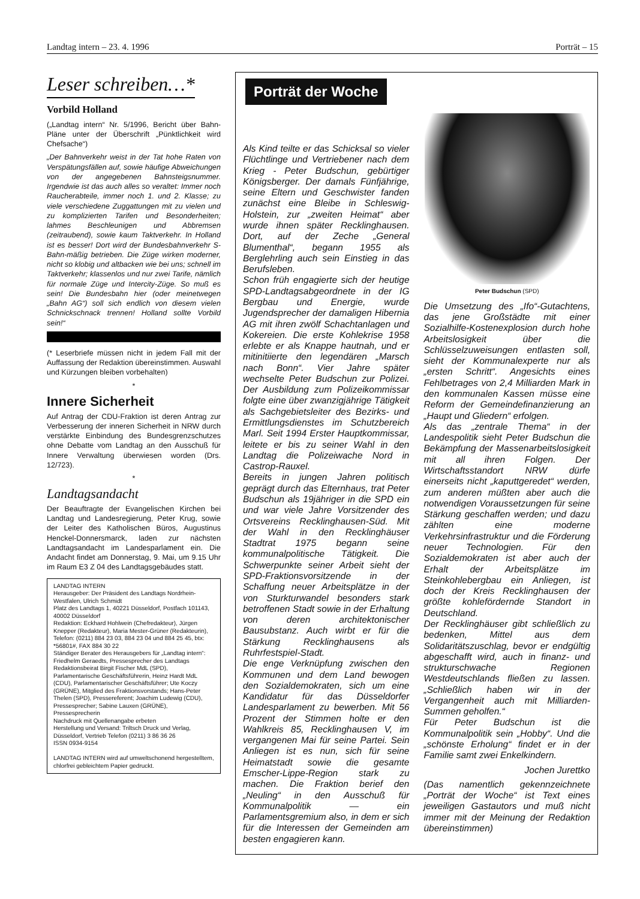Landtag intern – 23. 4. 1996 Porträt – 15
Leser schreiben…*
Vorbild Holland
(„Landtag intern“ Nr. 5/1996, Bericht über Bahn-Pläne unter der Überschrift „Pünktlichkeit wird Chefsache“)
„Der Bahnverkehr weist in der Tat hohe Raten von Verspätungsfällen auf, sowie häufige Abweichungen von der angegebenen Bahnsteigsnummer. Irgendwie ist das auch alles so veraltet: Immer noch Raucherabteile, immer noch 1. und 2. Klasse; zu viele verschiedene Zuggattungen mit zu vielen und zu komplizierten Tarifen und Besonderheiten; lahmes Beschleunigen und Abbremsen (zeitraubend), sowie kaum Taktverkehr. In Holland ist es besser! Dort wird der Bundesbahnverkehr S-Bahn-mäßig betrieben. Die Züge wirken moderner, nicht so klobig und altbacken wie bei uns; schnell im Taktverkehr; klassenlos und nur zwei Tarife, nämlich für normale Züge und Intercity-Züge. So muß es sein! Die Bundesbahn hier (oder meinetwegen „Bahn AG“) soll sich endlich von diesem vielen Schnickschnack trennen! Holland sollte Vorbild sein!“
(* Leserbriefe müssen nicht in jedem Fall mit der Auffassung der Redaktion übereinstimmen. Auswahl und Kürzungen bleiben vorbehalten)
*
Innere Sicherheit
Auf Antrag der CDU-Fraktion ist deren Antrag zur Verbesserung der inneren Sicherheit in NRW durch verstärkte Einbindung des Bundesgrenzschutzes ohne Debatte vom Landtag an den Ausschuß für Innere Verwaltung überwiesen worden (Drs. 12/723).
*
Landtagsandacht
Der Beauftragte der Evangelischen Kirchen bei Landtag und Landesregierung, Peter Krug, sowie der Leiter des Katholischen Büros, Augustinus Henckel-Donnersmarck, laden zur nächsten Landtagsandacht im Landesparlament ein. Die Andacht findet am Donnerstag, 9. Mai, um 9.15 Uhr im Raum E3 Z 04 des Landtagsgebäudes statt.
LANDTAG INTERN
Herausgeber: Der Präsident des Landtags Nordrhein-Westfalen, Ulrich Schmidt
Platz des Landtags 1, 40221 Düsseldorf, Postfach 101143, 40002 Düsseldorf
Redaktion: Eckhard Hohlwein (Chefredakteur), Jürgen Knepper (Redakteur), Maria Mester-Grüner (Redakteurin), Telefon: (0211) 884 23 03, 884 23 04 und 884 25 45, btx: *56801#, FAX 884 30 22
Ständiger Berater des Herausgebers für „Landtag intern“: Friedhelm Geraedts, Pressesprecher des Landtags
Redaktionsbeirat Birgit Fischer MdL (SPD), Parlamentarische Geschäftsführerin, Heinz Hardt MdL (CDU), Parlamentarischer Geschäftsführer; Ute Koczy (GRÜNE), Mitglied des Fraktionsvorstands; Hans-Peter Thelen (SPD), Pressereferent; Joachim Ludewig (CDU), Pressesprecher; Sabine Lauxen (GRÜNE), Pressesprecherin
Nachdruck mit Quellenangabe erbeten
Herstellung und Versand: Triltsch Druck und Verlag, Düsseldorf, Vertrieb Telefon (0211) 3 86 36 26
ISSN 0934-9154
LANDTAG INTERN wird auf umweltschonend hergestelltem, chlorfrei gebleichtem Papier gedruckt.
Porträt der Woche
Als Kind teilte er das Schicksal so vieler Flüchtlinge und Vertriebener nach dem Krieg - Peter Budschun, gebürtiger Königsberger. Der damals Fünfjährige, seine Eltern und Geschwister fanden zunächst eine Bleibe in Schleswig-Holstein, zur „zweiten Heimat“ aber wurde ihnen später Recklinghausen. Dort, auf der Zeche „General Blumenthal“, begann 1955 als Berglehrling auch sein Einstieg in das Berufsleben.
Schon früh engagierte sich der heutige SPD-Landtagsabgeordnete in der IG Bergbau und Energie, wurde Jugendsprecher der damaligen Hibernia AG mit ihren zwölf Schachtanlagen und Kokereien. Die erste Kohlekrise 1958 erlebte er als Knappe hautnah, und er mitinitiierte den legendären „Marsch nach Bonn“. Vier Jahre später wechselte Peter Budschun zur Polizei. Der Ausbildung zum Polizeikommissar folgte eine über zwanzigjährige Tätigkeit als Sachgebietsleiter des Bezirks- und Ermittlungsdienstes im Schutzbereich Marl. Seit 1994 Erster Hauptkommissar, leitete er bis zu seiner Wahl in den Landtag die Polizeiwache Nord in Castrop-Rauxel.
Bereits in jungen Jahren politisch geprägt durch das Elternhaus, trat Peter Budschun als 19jähriger in die SPD ein und war viele Jahre Vorsitzender des Ortsvereins Recklinghausen-Süd. Mit der Wahl in den Recklinghäuser Stadtrat 1975 begann seine kommunalpolitische Tätigkeit. Die Schwerpunkte seiner Arbeit sieht der SPD-Fraktionsvorsitzende in der Schaffung neuer Arbeitsplätze in der von Sturkturwandel besonders stark betroffenen Stadt sowie in der Erhaltung von deren architektonischer Bausubstanz. Auch wirbt er für die Stärkung Recklinghausens als Ruhrfestspiel-Stadt.
Die enge Verknüpfung zwischen den Kommunen und dem Land bewogen den Sozialdemokraten, sich um eine Kandidatur für das Düsseldorfer Landesparlament zu bewerben. Mit 56 Prozent der Stimmen holte er den Wahlkreis 85, Recklinghausen V, im vergangenen Mai für seine Partei. Sein Anliegen ist es nun, sich für seine Heimatstadt sowie die gesamte Emscher-Lippe-Region stark zu machen. Die Fraktion berief den „Neuling“ in den Ausschuß für Kommunalpolitik — ein Parlamentsgremium also, in dem er sich für die Interessen der Gemeinden am besten engagieren kann.
Peter Budschun (SPD)
Die Umsetzung des „Ifo“-Gutachtens, das jene Großstädte mit einer Sozialhilfe-Kostenexplosion durch hohe Arbeitslosigkeit über die Schlüsselzuweisungen entlasten soll, sieht der Kommunalexperte nur als „ersten Schritt“. Angesichts eines Fehlbetrages von 2,4 Milliarden Mark in den kommunalen Kassen müsse eine Reform der Gemeindefinanzierung an „Haupt und Gliedern“ erfolgen.
Als das „zentrale Thema“ in der Landespolitik sieht Peter Budschun die Bekämpfung der Massenarbeitslosigkeit mit all ihren Folgen. Der Wirtschaftsstandort NRW dürfe einerseits nicht „kaputtgeredet“ werden, zum anderen müßten aber auch die notwendigen Voraussetzungen für seine Stärkung geschaffen werden; und dazu zählten eine moderne Verkehrsinfrastruktur und die Förderung neuer Technologien. Für den Sozialdemokraten ist aber auch der Erhalt der Arbeitsplätze im Steinkohlebergbau ein Anliegen, ist doch der Kreis Recklinghausen der größte kohlefördernde Standort in Deutschland.
Der Recklinghäuser gibt schließlich zu bedenken, Mittel aus dem Solidaritätszuschlag, bevor er endgültig abgeschafft wird, auch in finanz- und strukturschwache Regionen Westdeutschlands fließen zu lassen. „Schließlich haben wir in der Vergangenheit auch mit Milliarden-Summen geholfen.“
Für Peter Budschun ist die Kommunalpolitik sein „Hobby“. Und die „schönste Erholung“ findet er in der Familie samt zwei Enkelkindern.
Jochen Jurettko
(Das namentlich gekennzeichnete „Porträt der Woche“ ist Text eines jeweiligen Gastautors und muß nicht immer mit der Meinung der Redaktion übereinstimmen)